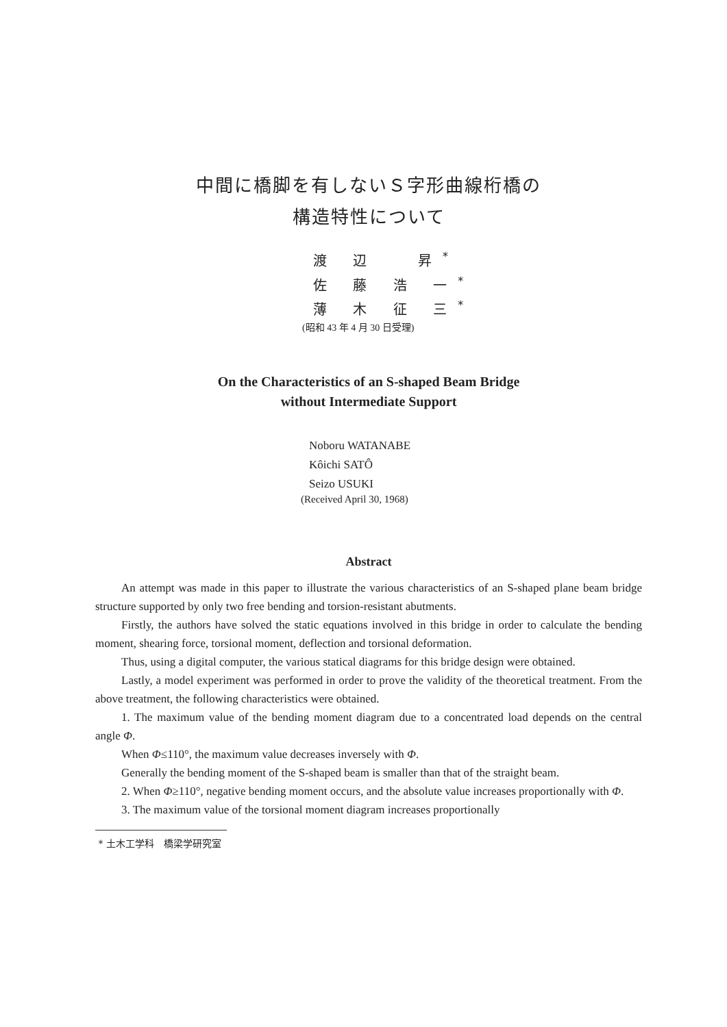中間に橋脚を有しないＳ字形曲線桁橋の
構造特性について
渡 辺 　昇<sup>*</sup>
佐 藤 浩 一<sup>*</sup>
薄 木 征 三<sup>*</sup>
(昭和 43 年 4 月 30 日受理)
On the Characteristics of an S-shaped Beam Bridge
without Intermediate Support
Noboru WATANABE
Kôichi SATÔ
Seizo USUKI
(Received April 30, 1968)
Abstract
An attempt was made in this paper to illustrate the various characteristics of an S-shaped plane beam bridge structure supported by only two free bending and torsion-resistant abutments.
Firstly, the authors have solved the static equations involved in this bridge in order to calculate the bending moment, shearing force, torsional moment, deflection and torsional deformation.
Thus, using a digital computer, the various statical diagrams for this bridge design were obtained.
Lastly, a model experiment was performed in order to prove the validity of the theoretical treatment. From the above treatment, the following characteristics were obtained.
1. The maximum value of the bending moment diagram due to a concentrated load depends on the central angle Φ.
When Φ≤110°, the maximum value decreases inversely with Φ.
Generally the bending moment of the S-shaped beam is smaller than that of the straight beam.
2. When Φ≥110°, negative bending moment occurs, and the absolute value increases proportionally with Φ.
3. The maximum value of the torsional moment diagram increases proportionally
* 土木工学科　橋梁学研究室